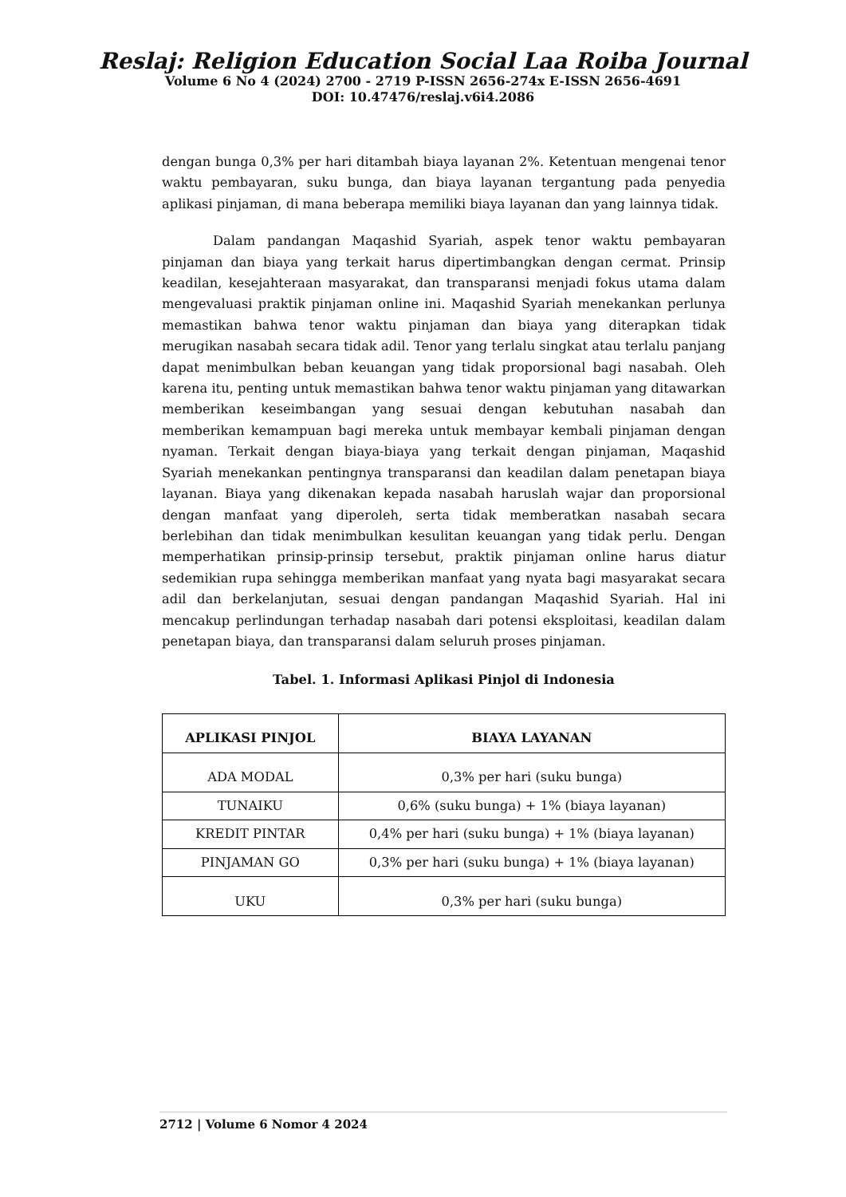Reslaj: Religion Education Social Laa Roiba Journal
Volume 6 No 4 (2024) 2700 - 2719 P-ISSN 2656-274x E-ISSN 2656-4691
DOI: 10.47476/reslaj.v6i4.2086
dengan bunga 0,3% per hari ditambah biaya layanan 2%. Ketentuan mengenai tenor waktu pembayaran, suku bunga, dan biaya layanan tergantung pada penyedia aplikasi pinjaman, di mana beberapa memiliki biaya layanan dan yang lainnya tidak.
Dalam pandangan Maqashid Syariah, aspek tenor waktu pembayaran pinjaman dan biaya yang terkait harus dipertimbangkan dengan cermat. Prinsip keadilan, kesejahteraan masyarakat, dan transparansi menjadi fokus utama dalam mengevaluasi praktik pinjaman online ini. Maqashid Syariah menekankan perlunya memastikan bahwa tenor waktu pinjaman dan biaya yang diterapkan tidak merugikan nasabah secara tidak adil. Tenor yang terlalu singkat atau terlalu panjang dapat menimbulkan beban keuangan yang tidak proporsional bagi nasabah. Oleh karena itu, penting untuk memastikan bahwa tenor waktu pinjaman yang ditawarkan memberikan keseimbangan yang sesuai dengan kebutuhan nasabah dan memberikan kemampuan bagi mereka untuk membayar kembali pinjaman dengan nyaman. Terkait dengan biaya-biaya yang terkait dengan pinjaman, Maqashid Syariah menekankan pentingnya transparansi dan keadilan dalam penetapan biaya layanan. Biaya yang dikenakan kepada nasabah haruslah wajar dan proporsional dengan manfaat yang diperoleh, serta tidak memberatkan nasabah secara berlebihan dan tidak menimbulkan kesulitan keuangan yang tidak perlu. Dengan memperhatikan prinsip-prinsip tersebut, praktik pinjaman online harus diatur sedemikian rupa sehingga memberikan manfaat yang nyata bagi masyarakat secara adil dan berkelanjutan, sesuai dengan pandangan Maqashid Syariah. Hal ini mencakup perlindungan terhadap nasabah dari potensi eksploitasi, keadilan dalam penetapan biaya, dan transparansi dalam seluruh proses pinjaman.
Tabel. 1. Informasi Aplikasi Pinjol di Indonesia
| APLIKASI PINJOL | BIAYA LAYANAN |
| --- | --- |
| ADA MODAL | 0,3% per hari (suku bunga) |
| TUNAIKU | 0,6% (suku bunga) + 1% (biaya layanan) |
| KREDIT PINTAR | 0,4% per hari (suku bunga) + 1% (biaya layanan) |
| PINJAMAN GO | 0,3% per hari (suku bunga) + 1% (biaya layanan) |
| UKU | 0,3% per hari (suku bunga) |
2712 | Volume 6 Nomor 4 2024